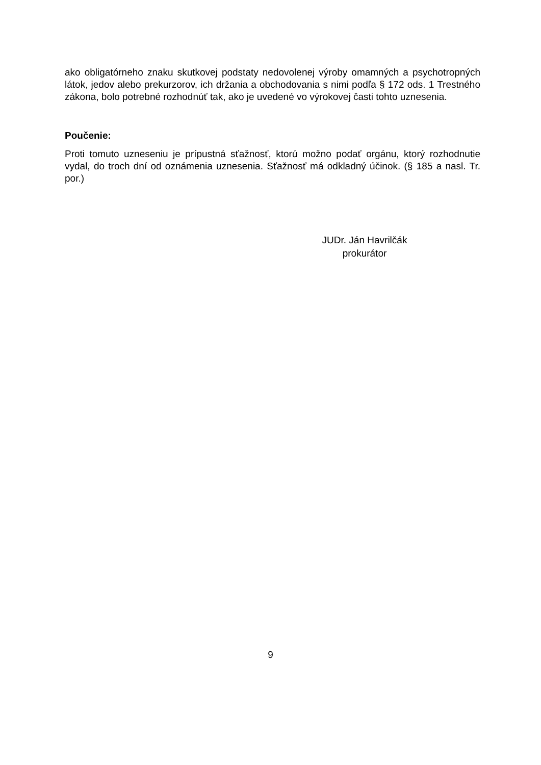ako obligatórneho znaku skutkovej podstaty nedovolenej výroby omamných a psychotropných látok, jedov alebo prekurzorov, ich držania a obchodovania s nimi podľa § 172 ods. 1 Trestného zákona, bolo potrebné rozhodnúť tak, ako je uvedené vo výrokovej časti tohto uznesenia.
Poučenie:
Proti tomuto uzneseniu je prípustná sťažnosť, ktorú možno podať orgánu, ktorý rozhodnutie vydal, do troch dní od oznámenia uznesenia. Sťažnosť má odkladný účinok. (§ 185 a nasl. Tr. por.)
JUDr. Ján Havrilčák
prokurátor
9